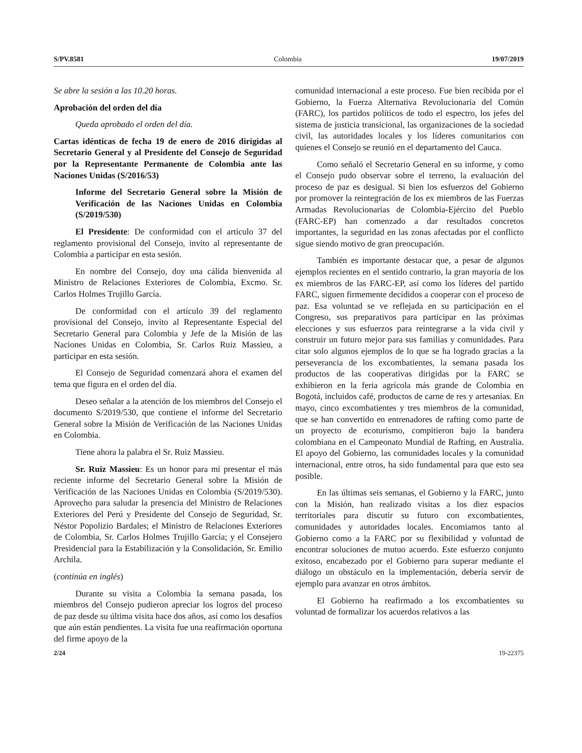S/PV.8581 Colombia 19/07/2019
Se abre la sesión a las 10.20 horas.
Aprobación del orden del día
Queda aprobado el orden del día.
Cartas idénticas de fecha 19 de enero de 2016 dirigidas al Secretario General y al Presidente del Consejo de Seguridad por la Representante Permanente de Colombia ante las Naciones Unidas (S/2016/53)
Informe del Secretario General sobre la Misión de Verificación de las Naciones Unidas en Colombia (S/2019/530)
El Presidente: De conformidad con el artículo 37 del reglamento provisional del Consejo, invito al representante de Colombia a participar en esta sesión.
En nombre del Consejo, doy una cálida bienvenida al Ministro de Relaciones Exteriores de Colombia, Excmo. Sr. Carlos Holmes Trujillo García.
De conformidad con el artículo 39 del reglamento provisional del Consejo, invito al Representante Especial del Secretario General para Colombia y Jefe de la Misión de las Naciones Unidas en Colombia, Sr. Carlos Ruiz Massieu, a participar en esta sesión.
El Consejo de Seguridad comenzará ahora el examen del tema que figura en el orden del día.
Deseo señalar a la atención de los miembros del Consejo el documento S/2019/530, que contiene el informe del Secretario General sobre la Misión de Verificación de las Naciones Unidas en Colombia.
Tiene ahora la palabra el Sr. Ruiz Massieu.
Sr. Ruiz Massieu: Es un honor para mí presentar el más reciente informe del Secretario General sobre la Misión de Verificación de las Naciones Unidas en Colombia (S/2019/530). Aprovecho para saludar la presencia del Ministro de Relaciones Exteriores del Perú y Presidente del Consejo de Seguridad, Sr. Néstor Popolizio Bardales; el Ministro de Relaciones Exteriores de Colombia, Sr. Carlos Holmes Trujillo García; y el Consejero Presidencial para la Estabilización y la Consolidación, Sr. Emilio Archila.
(continúa en inglés)
Durante su visita a Colombia la semana pasada, los miembros del Consejo pudieron apreciar los logros del proceso de paz desde su última visita hace dos años, así como los desafíos que aún están pendientes. La visita fue una reafirmación oportuna del firme apoyo de la
comunidad internacional a este proceso. Fue bien recibida por el Gobierno, la Fuerza Alternativa Revolucionaria del Común (FARC), los partidos políticos de todo el espectro, los jefes del sistema de justicia transicional, las organizaciones de la sociedad civil, las autoridades locales y los líderes comunitarios con quienes el Consejo se reunió en el departamento del Cauca.
Como señaló el Secretario General en su informe, y como el Consejo pudo observar sobre el terreno, la evaluación del proceso de paz es desigual. Si bien los esfuerzos del Gobierno por promover la reintegración de los ex miembros de las Fuerzas Armadas Revolucionarias de Colombia-Ejército del Pueblo (FARC-EP) han comenzado a dar resultados concretos importantes, la seguridad en las zonas afectadas por el conflicto sigue siendo motivo de gran preocupación.
También es importante destacar que, a pesar de algunos ejemplos recientes en el sentido contrario, la gran mayoría de los ex miembros de las FARC-EP, así como los líderes del partido FARC, siguen firmemente decididos a cooperar con el proceso de paz. Esa voluntad se ve reflejada en su participación en el Congreso, sus preparativos para participar en las próximas elecciones y sus esfuerzos para reintegrarse a la vida civil y construir un futuro mejor para sus familias y comunidades. Para citar solo algunos ejemplos de lo que se ha logrado gracias a la perseverancia de los excombatientes, la semana pasada los productos de las cooperativas dirigidas por la FARC se exhibieron en la feria agrícola más grande de Colombia en Bogotá, incluidos café, productos de carne de res y artesanías. En mayo, cinco excombatientes y tres miembros de la comunidad, que se han convertido en entrenadores de rafting como parte de un proyecto de ecoturismo, compitieron bajo la bandera colombiana en el Campeonato Mundial de Rafting, en Australia. El apoyo del Gobierno, las comunidades locales y la comunidad internacional, entre otros, ha sido fundamental para que esto sea posible.
En las últimas seis semanas, el Gobierno y la FARC, junto con la Misión, han realizado visitas a los diez espacios territoriales para discutir su futuro con excombatientes, comunidades y autoridades locales. Encomiamos tanto al Gobierno como a la FARC por su flexibilidad y voluntad de encontrar soluciones de mutuo acuerdo. Este esfuerzo conjunto exitoso, encabezado por el Gobierno para superar mediante el diálogo un obstáculo en la implementación, debería servir de ejemplo para avanzar en otros ámbitos.
El Gobierno ha reafirmado a los excombatientes su voluntad de formalizar los acuerdos relativos a las
2/24 19-22375